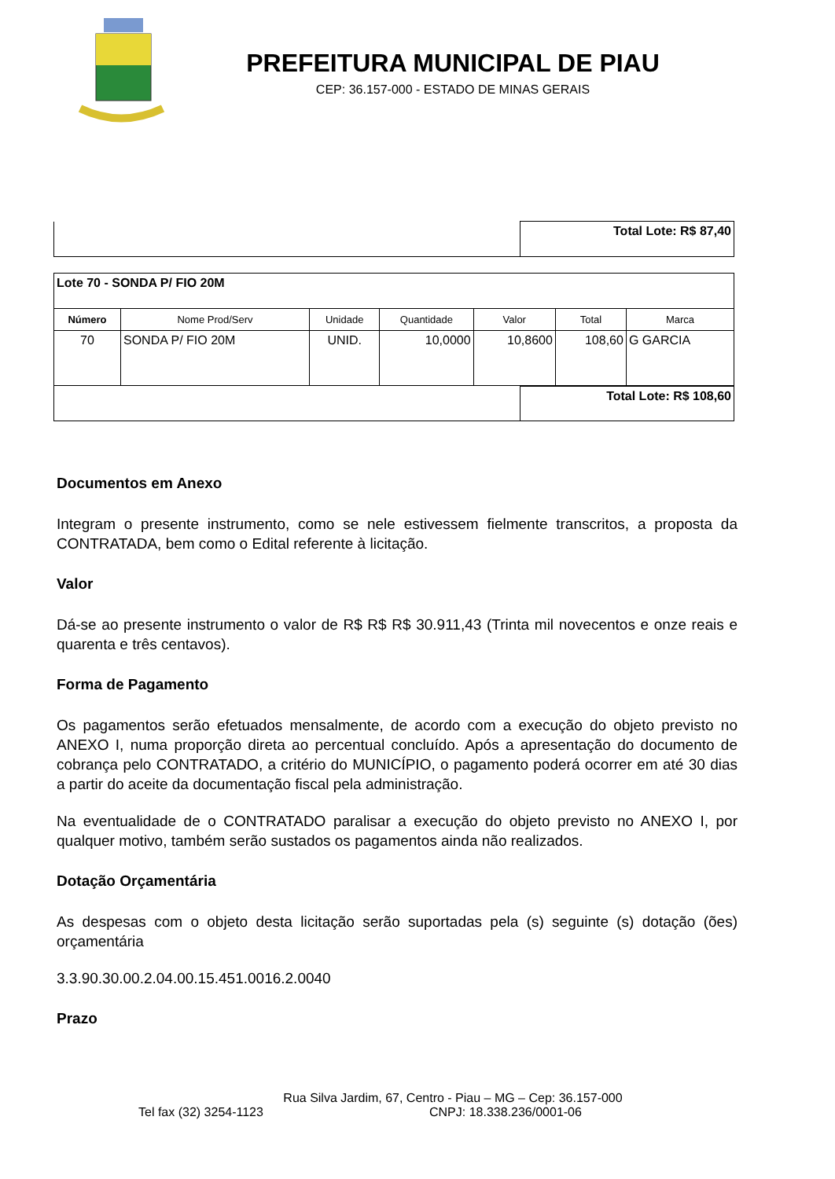PREFEITURA MUNICIPAL DE PIAU
CEP: 36.157-000 - ESTADO DE MINAS GERAIS
| | Total Lote: R$ 87,40 |
| Lote 70 - SONDA P/ FIO 20M | | | | | | |
| Número | Nome Prod/Serv | Unidade | Quantidade | Valor | Total | Marca |
| 70 | SONDA P/ FIO 20M | UNID. | 10,0000 | 10,8600 | 108,60 | G GARCIA |
| | Total Lote: R$ 108,60 |
Documentos em Anexo
Integram o presente instrumento, como se nele estivessem fielmente transcritos, a proposta da CONTRATADA, bem como o Edital referente à licitação.
Valor
Dá-se ao presente instrumento o valor de R$ R$ R$ 30.911,43 (Trinta mil novecentos e onze reais e quarenta e três centavos).
Forma de Pagamento
Os pagamentos serão efetuados mensalmente, de acordo com a execução do objeto previsto no ANEXO I, numa proporção direta ao percentual concluído. Após a apresentação do documento de cobrança pelo CONTRATADO, a critério do MUNICÍPIO, o pagamento poderá ocorrer em até 30 dias a partir do aceite da documentação fiscal pela administração.
Na eventualidade de o CONTRATADO paralisar a execução do objeto previsto no ANEXO I, por qualquer motivo, também serão sustados os pagamentos ainda não realizados.
Dotação Orçamentária
As despesas com o objeto desta licitação serão suportadas pela (s) seguinte (s) dotação (ões) orçamentária
3.3.90.30.00.2.04.00.15.451.0016.2.0040
Prazo
Rua Silva Jardim, 67, Centro - Piau – MG – Cep: 36.157-000
Tel fax (32) 3254-1123 CNPJ: 18.338.236/0001-06